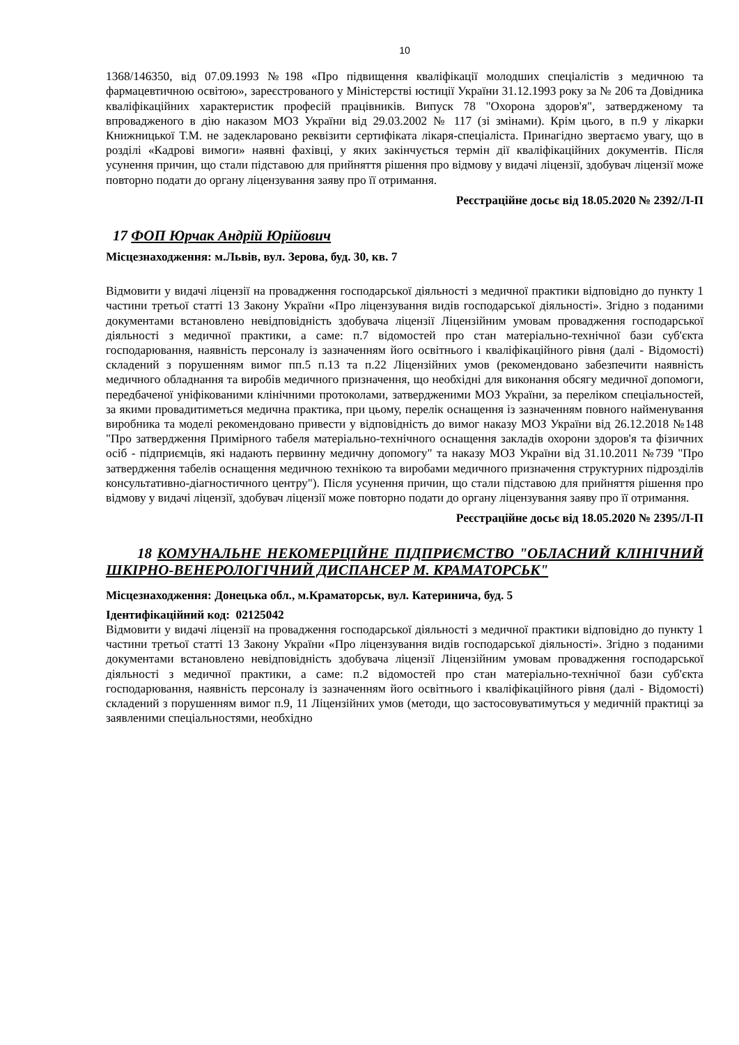10
1368/146350, від 07.09.1993 №198 «Про підвищення кваліфікації молодших спеціалістів з медичною та фармацевтичною освітою», зареєстрованого у Міністерстві юстиції України 31.12.1993 року за № 206 та Довідника кваліфікаційних характеристик професій працівників. Випуск 78 "Охорона здоров'я", затвердженому та впровадженого в дію наказом МОЗ України від 29.03.2002 № 117 (зі змінами). Крім цього, в п.9 у лікарки Книжницької Т.М. не задекларовано реквізити сертифіката лікаря-спеціаліста. Принагідно звертаємо увагу, що в розділі «Кадрові вимоги» наявні фахівці, у яких закінчується термін дії кваліфікаційних документів. Після усунення причин, що стали підставою для прийняття рішення про відмову у видачі ліцензії, здобувач ліцензії може повторно подати до органу ліцензування заяву про її отримання.
Реєстраційне досьє від 18.05.2020 № 2392/Л-П
17 ФОП Юрчак Андрій Юрійович
Місцезнаходження: м.Львів, вул. Зерова, буд. 30, кв. 7
Відмовити у видачі ліцензії на провадження господарської діяльності з медичної практики відповідно до пункту 1 частини третьої статті 13 Закону України «Про ліцензування видів господарської діяльності». Згідно з поданими документами встановлено невідповідність здобувача ліцензії Ліцензійним умовам провадження господарської діяльності з медичної практики, а саме: п.7 відомостей про стан матеріально-технічної бази суб'єкта господарювання, наявність персоналу із зазначенням його освітнього і кваліфікаційного рівня (далі - Відомості) складений з порушенням вимог пп.5 п.13 та п.22 Ліцензійних умов (рекомендовано забезпечити наявність медичного обладнання та виробів медичного призначення, що необхідні для виконання обсягу медичної допомоги, передбаченої уніфікованими клінічними протоколами, затвердженими МОЗ України, за переліком спеціальностей, за якими провадитиметься медична практика, при цьому, перелік оснащення із зазначенням повного найменування виробника та моделі рекомендовано привести у відповідність до вимог наказу МОЗ України від 26.12.2018 №148 "Про затвердження Примірного табеля матеріально-технічного оснащення закладів охорони здоров'я та фізичних осіб - підприємців, які надають первинну медичну допомогу" та наказу МОЗ України від 31.10.2011 №739 "Про затвердження табелів оснащення медичною технікою та виробами медичного призначення структурних підрозділів консультативно-діагностичного центру"). Після усунення причин, що стали підставою для прийняття рішення про відмову у видачі ліцензії, здобувач ліцензії може повторно подати до органу ліцензування заяву про її отримання.
Реєстраційне досьє від 18.05.2020 № 2395/Л-П
18 КОМУНАЛЬНЕ НЕКОМЕРЦІЙНЕ ПІДПРИЄМСТВО "ОБЛАСНИЙ КЛІНІЧНИЙ ШКІРНО-ВЕНЕРОЛОГІЧНИЙ ДИСПАНСЕР М. КРАМАТОРСЬК"
Місцезнаходження: Донецька обл., м.Краматорськ, вул. Катеринича, буд. 5
Ідентифікаційний код: 02125042
Відмовити у видачі ліцензії на провадження господарської діяльності з медичної практики відповідно до пункту 1 частини третьої статті 13 Закону України «Про ліцензування видів господарської діяльності». Згідно з поданими документами встановлено невідповідність здобувача ліцензії Ліцензійним умовам провадження господарської діяльності з медичної практики, а саме: п.2 відомостей про стан матеріально-технічної бази суб'єкта господарювання, наявність персоналу із зазначенням його освітнього і кваліфікаційного рівня (далі - Відомості) складений з порушенням вимог п.9, 11 Ліцензійних умов (методи, що застосовуватимуться у медичній практиці за заявленими спеціальностями, необхідно